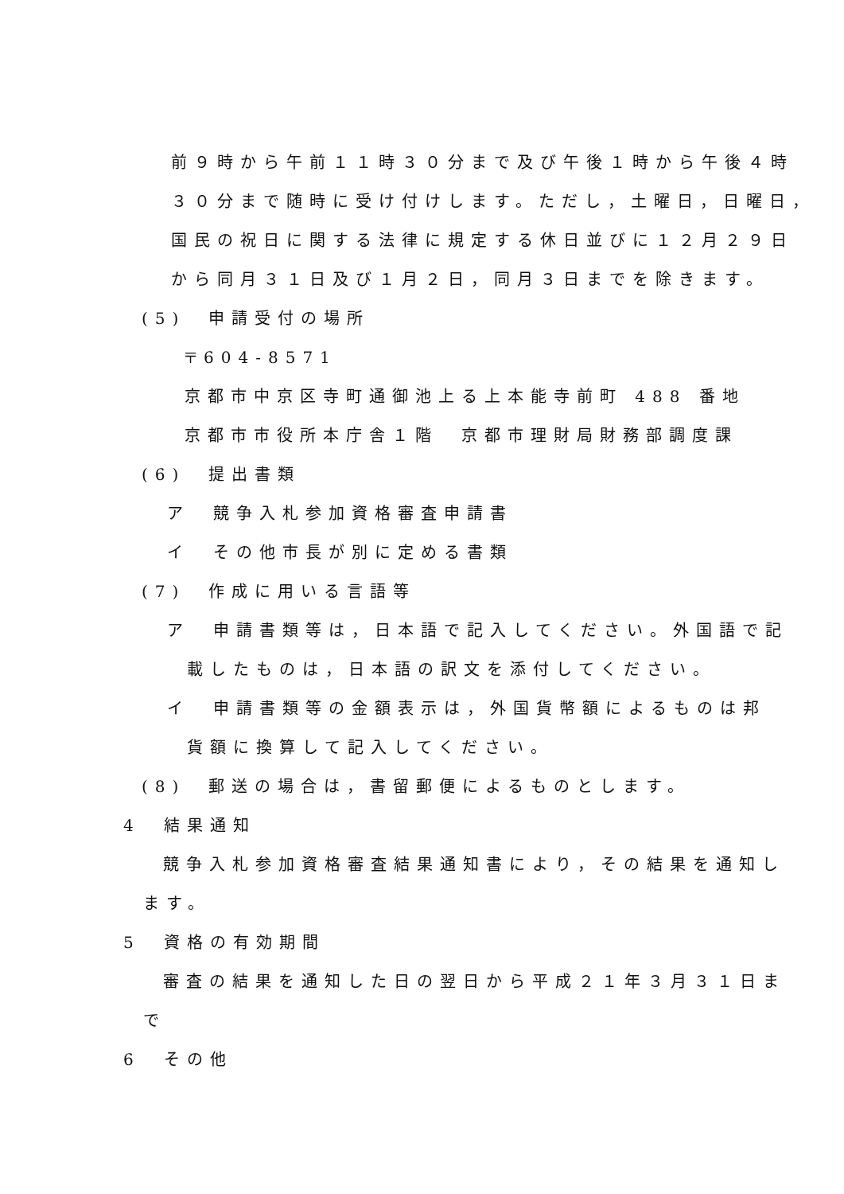前９時から午前１１時３０分まで及び午後１時から午後４時
３０分まで随時に受け付けします。ただし，土曜日，日曜日，
国民の祝日に関する法律に規定する休日並びに１２月２９日
から同月３１日及び１月２日，同月３日までを除きます。
(5)　申請受付の場所
〒604-8571
京都市中京区寺町通御池上る上本能寺前町 488 番地
京都市市役所本庁舎１階　京都市理財局財務部調度課
(6)　提出書類
ア　競争入札参加資格審査申請書
イ　その他市長が別に定める書類
(7)　作成に用いる言語等
ア　申請書類等は，日本語で記入してください。外国語で記
載したものは，日本語の訳文を添付してください。
イ　申請書類等の金額表示は，外国貨幣額によるものは邦
貨額に換算して記入してください。
(8)　郵送の場合は，書留郵便によるものとします。
4　結果通知
競争入札参加資格審査結果通知書により，その結果を通知し
ます。
5　資格の有効期間
審査の結果を通知した日の翌日から平成２１年３月３１日ま
で
6　その他